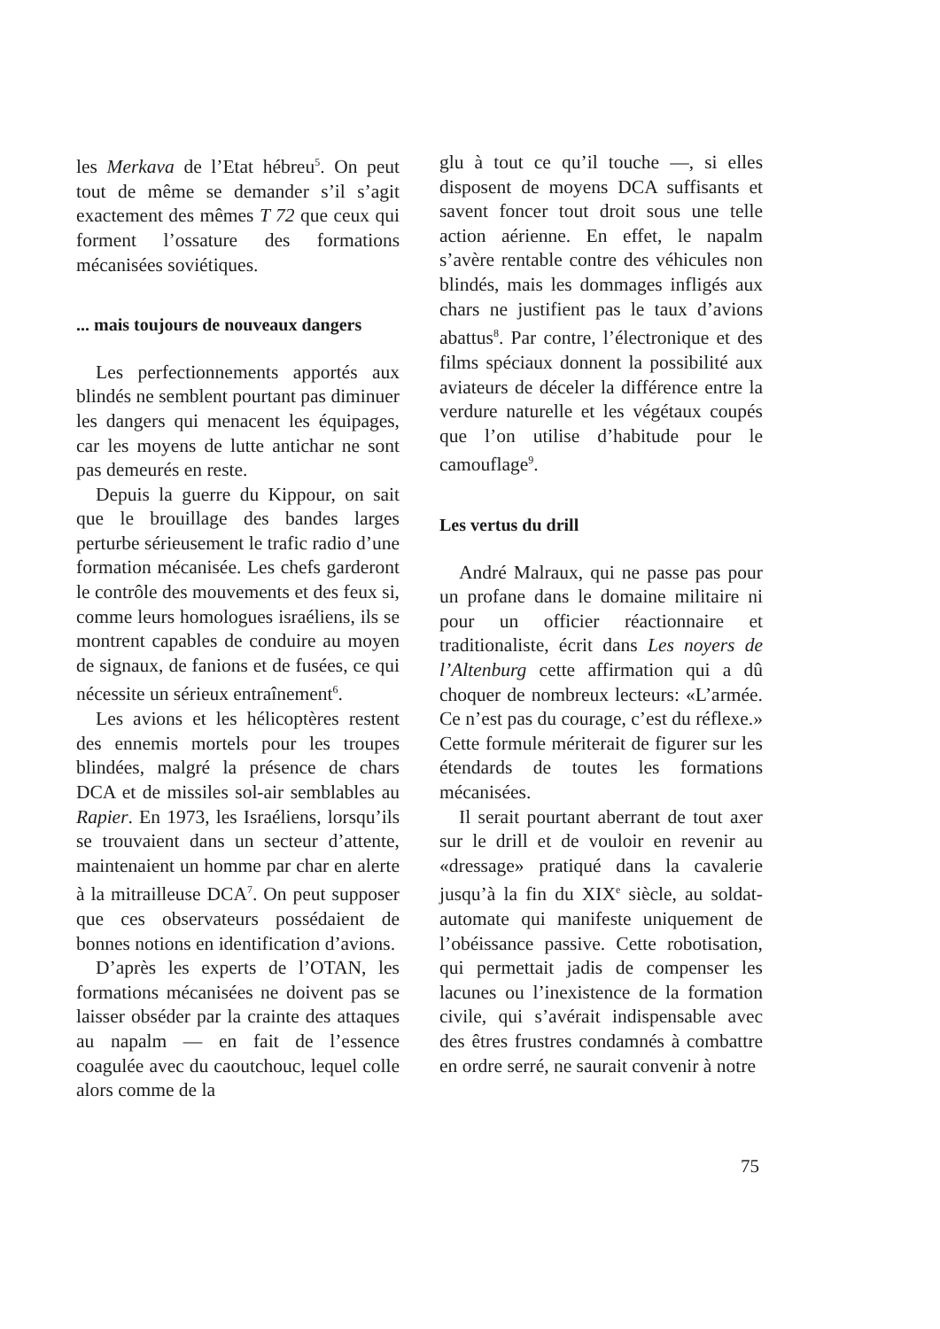les Merkava de l’Etat hébreu<sup>5</sup>. On peut tout de même se demander s’il s’agit exactement des mêmes T 72 que ceux qui forment l’ossature des formations mécanisées soviétiques.
... mais toujours de nouveaux dangers
Les perfectionnements apportés aux blindés ne semblent pourtant pas diminuer les dangers qui menacent les équipages, car les moyens de lutte antichar ne sont pas demeurés en reste.
Depuis la guerre du Kippour, on sait que le brouillage des bandes larges perturbe sérieusement le trafic radio d’une formation mécanisée. Les chefs garderont le contrôle des mouvements et des feux si, comme leurs homologues israéliens, ils se montrent capables de conduire au moyen de signaux, de fanions et de fusées, ce qui nécessite un sérieux entraînement<sup>6</sup>.
Les avions et les hélicoptères restent des ennemis mortels pour les troupes blindées, malgré la présence de chars DCA et de missiles sol-air semblables au Rapier. En 1973, les Israéliens, lorsqu’ils se trouvaient dans un secteur d’attente, maintenaient un homme par char en alerte à la mitrailleuse DCA<sup>7</sup>. On peut supposer que ces observateurs possédaient de bonnes notions en identification d’avions.
D’après les experts de l’OTAN, les formations mécanisées ne doivent pas se laisser obséder par la crainte des attaques au napalm — en fait de l’essence coagulée avec du caoutchouc, lequel colle alors comme de la
glu à tout ce qu’il touche —, si elles disposent de moyens DCA suffisants et savent foncer tout droit sous une telle action aérienne. En effet, le napalm s’avère rentable contre des véhicules non blindés, mais les dommages infligés aux chars ne justifient pas le taux d’avions abattus<sup>8</sup>. Par contre, l’électronique et des films spéciaux donnent la possibilité aux aviateurs de déceler la différence entre la verdure naturelle et les végétaux coupés que l’on utilise d’habitude pour le camouflage<sup>9</sup>.
Les vertus du drill
André Malraux, qui ne passe pas pour un profane dans le domaine militaire ni pour un officier réactionnaire et traditionaliste, écrit dans Les noyers de l’Altenburg cette affirmation qui a dû choquer de nombreux lecteurs: «L’armée. Ce n’est pas du courage, c’est du réflexe.» Cette formule mériterait de figurer sur les étendards de toutes les formations mécanisées.
Il serait pourtant aberrant de tout axer sur le drill et de vouloir en revenir au «dressage» pratiqué dans la cavalerie jusqu’à la fin du XIX<sup>e</sup> siècle, au soldat-automate qui manifeste uniquement de l’obéissance passive. Cette robotisation, qui permettait jadis de compenser les lacunes ou l’inexistence de la formation civile, qui s’avérait indispensable avec des êtres frustres condamnés à combattre en ordre serré, ne saurait convenir à notre
75